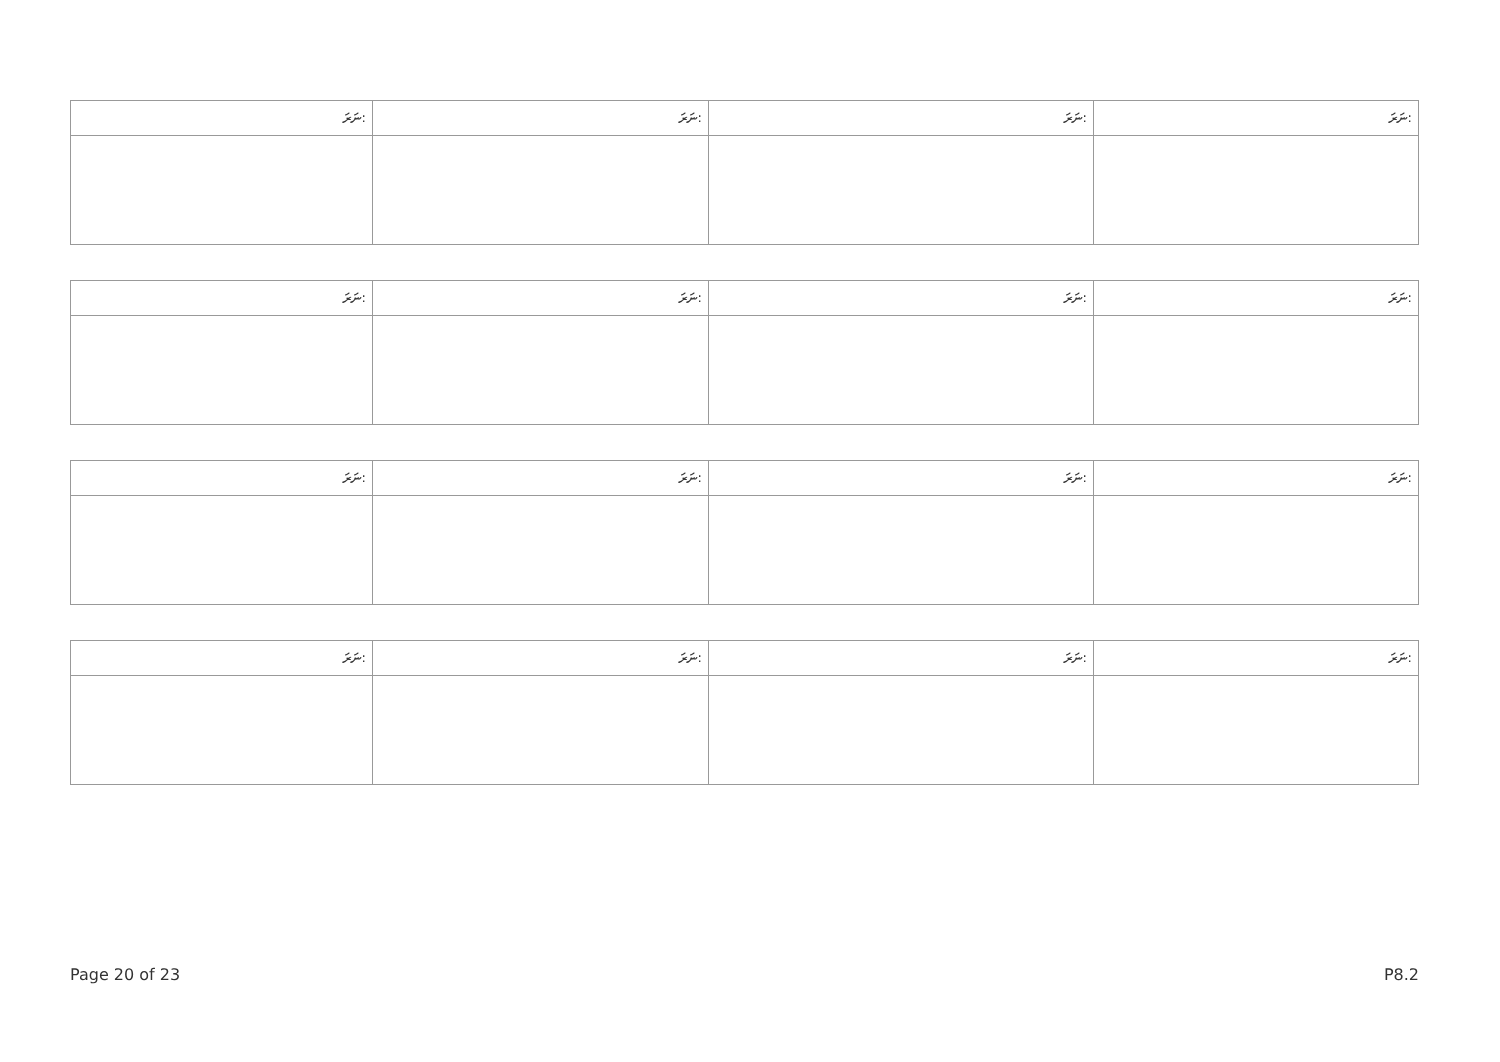| ނަރަ: | ނަރަ: | ނަރަ: | ނަރަ: |
| --- | --- | --- | --- |
| ނަރަ: | ނަރަ: | ނަރަ: | ނަރަ: |
| --- | --- | --- | --- |
| ނަރަ: | ނަރަ: | ނަރަ: | ނަރަ: |
| --- | --- | --- | --- |
| ނަރަ: | ނަރަ: | ނަރަ: | ނަރަ: |
| --- | --- | --- | --- |
Page 20 of 23 P8.2